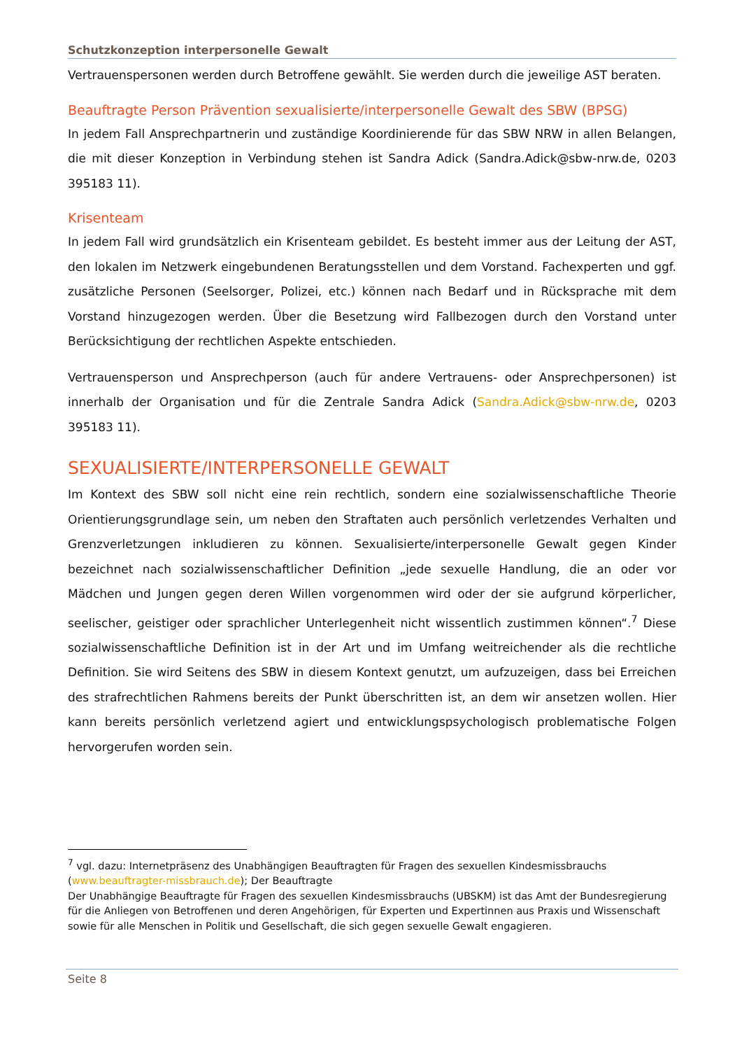Schutzkonzeption interpersonelle Gewalt
Vertrauenspersonen werden durch Betroffene gewählt. Sie werden durch die jeweilige AST beraten.
Beauftragte Person Prävention sexualisierte/interpersonelle Gewalt des SBW (BPSG)
In jedem Fall Ansprechpartnerin und zuständige Koordinierende für das SBW NRW in allen Belangen, die mit dieser Konzeption in Verbindung stehen ist Sandra Adick (Sandra.Adick@sbw-nrw.de, 0203 395183 11).
Krisenteam
In jedem Fall wird grundsätzlich ein Krisenteam gebildet. Es besteht immer aus der Leitung der AST, den lokalen im Netzwerk eingebundenen Beratungsstellen und dem Vorstand. Fachexperten und ggf. zusätzliche Personen (Seelsorger, Polizei, etc.) können nach Bedarf und in Rücksprache mit dem Vorstand hinzugezogen werden. Über die Besetzung wird Fallbezogen durch den Vorstand unter Berücksichtigung der rechtlichen Aspekte entschieden.
Vertrauensperson und Ansprechperson (auch für andere Vertrauens- oder Ansprechpersonen) ist innerhalb der Organisation und für die Zentrale Sandra Adick (Sandra.Adick@sbw-nrw.de, 0203 395183 11).
SEXUALISIERTE/INTERPERSONELLE GEWALT
Im Kontext des SBW soll nicht eine rein rechtlich, sondern eine sozialwissenschaftliche Theorie Orientierungsgrundlage sein, um neben den Straftaten auch persönlich verletzendes Verhalten und Grenzverletzungen inkludieren zu können. Sexualisierte/interpersonelle Gewalt gegen Kinder bezeichnet nach sozialwissenschaftlicher Definition „jede sexuelle Handlung, die an oder vor Mädchen und Jungen gegen deren Willen vorgenommen wird oder der sie aufgrund körperlicher, seelischer, geistiger oder sprachlicher Unterlegenheit nicht wissentlich zustimmen können“.<sup>7</sup> Diese sozialwissenschaftliche Definition ist in der Art und im Umfang weitreichender als die rechtliche Definition. Sie wird Seitens des SBW in diesem Kontext genutzt, um aufzuzeigen, dass bei Erreichen des strafrechtlichen Rahmens bereits der Punkt überschritten ist, an dem wir ansetzen wollen. Hier kann bereits persönlich verletzend agiert und entwicklungspsychologisch problematische Folgen hervorgerufen worden sein.
<sup>7</sup> vgl. dazu: Internetpräsenz des Unabhängigen Beauftragten für Fragen des sexuellen Kindesmissbrauchs (www.beauftragter-missbrauch.de); Der Beauftragte
Der Unabhängige Beauftragte für Fragen des sexuellen Kindesmissbrauchs (UBSKM) ist das Amt der Bundesregierung für die Anliegen von Betroffenen und deren Angehörigen, für Experten und Expertinnen aus Praxis und Wissenschaft sowie für alle Menschen in Politik und Gesellschaft, die sich gegen sexuelle Gewalt engagieren.
Seite 8